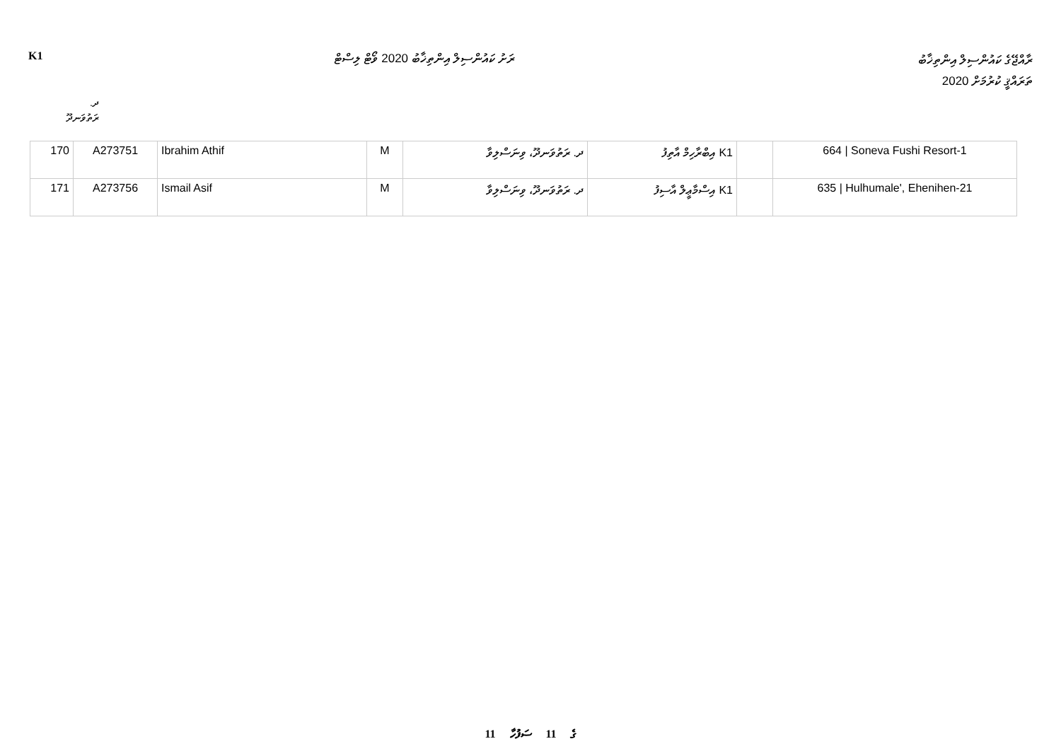K1 ރަށު ކައުންސިލް އިންތިޚާބު 2020 ވޯޓް ލިސްޓް
ރާއްޖޭގެ ކައުންސިލް އިންތިޚާބު
ތަރައްޤީ ކުރުމަށް 2020
ދ. ރަތުވަނދޫ
| 170 | A273751 | Ibrahim Athif | M | ދ. ރަތުވަނދޫ، ވިނަސްލިވާ | K1 އިބްރާހިމް އާތިފު | | 664 / Soneva Fushi Resort-1 |
| 171 | A273756 | Ismail Asif | M | ދ. ރަތުވަނދޫ، ވިނަސްލިވާ | K1 އިސްމާޢީލް އާސިފު | | 635 / Hulhumale', Ehenihen-21 |
11 ގެ 11 ސަފުހާ